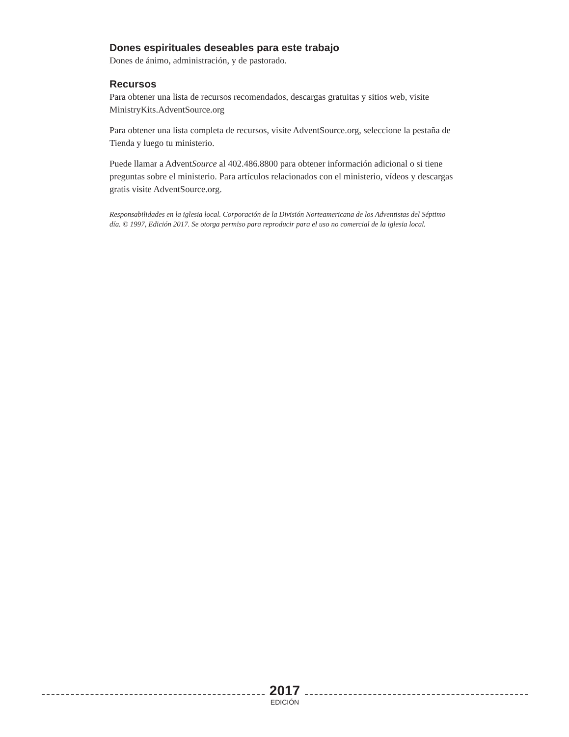Dones espirituales deseables para este trabajo
Dones de ánimo, administración, y de pastorado.
Recursos
Para obtener una lista de recursos recomendados, descargas gratuitas y sitios web, visite MinistryKits.AdventSource.org
Para obtener una lista completa de recursos, visite AdventSource.org, seleccione la pestaña de Tienda y luego tu ministerio.
Puede llamar a AdventSource al 402.486.8800 para obtener información adicional o si tiene preguntas sobre el ministerio. Para artículos relacionados con el ministerio, vídeos y descargas gratis visite AdventSource.org.
Responsabilidades en la iglesia local. Corporación de la División Norteamericana de los Adventistas del Séptimo día. © 1997, Edición 2017. Se otorga permiso para reproducir para el uso no comercial de la iglesia local.
2017
EDICIÓN